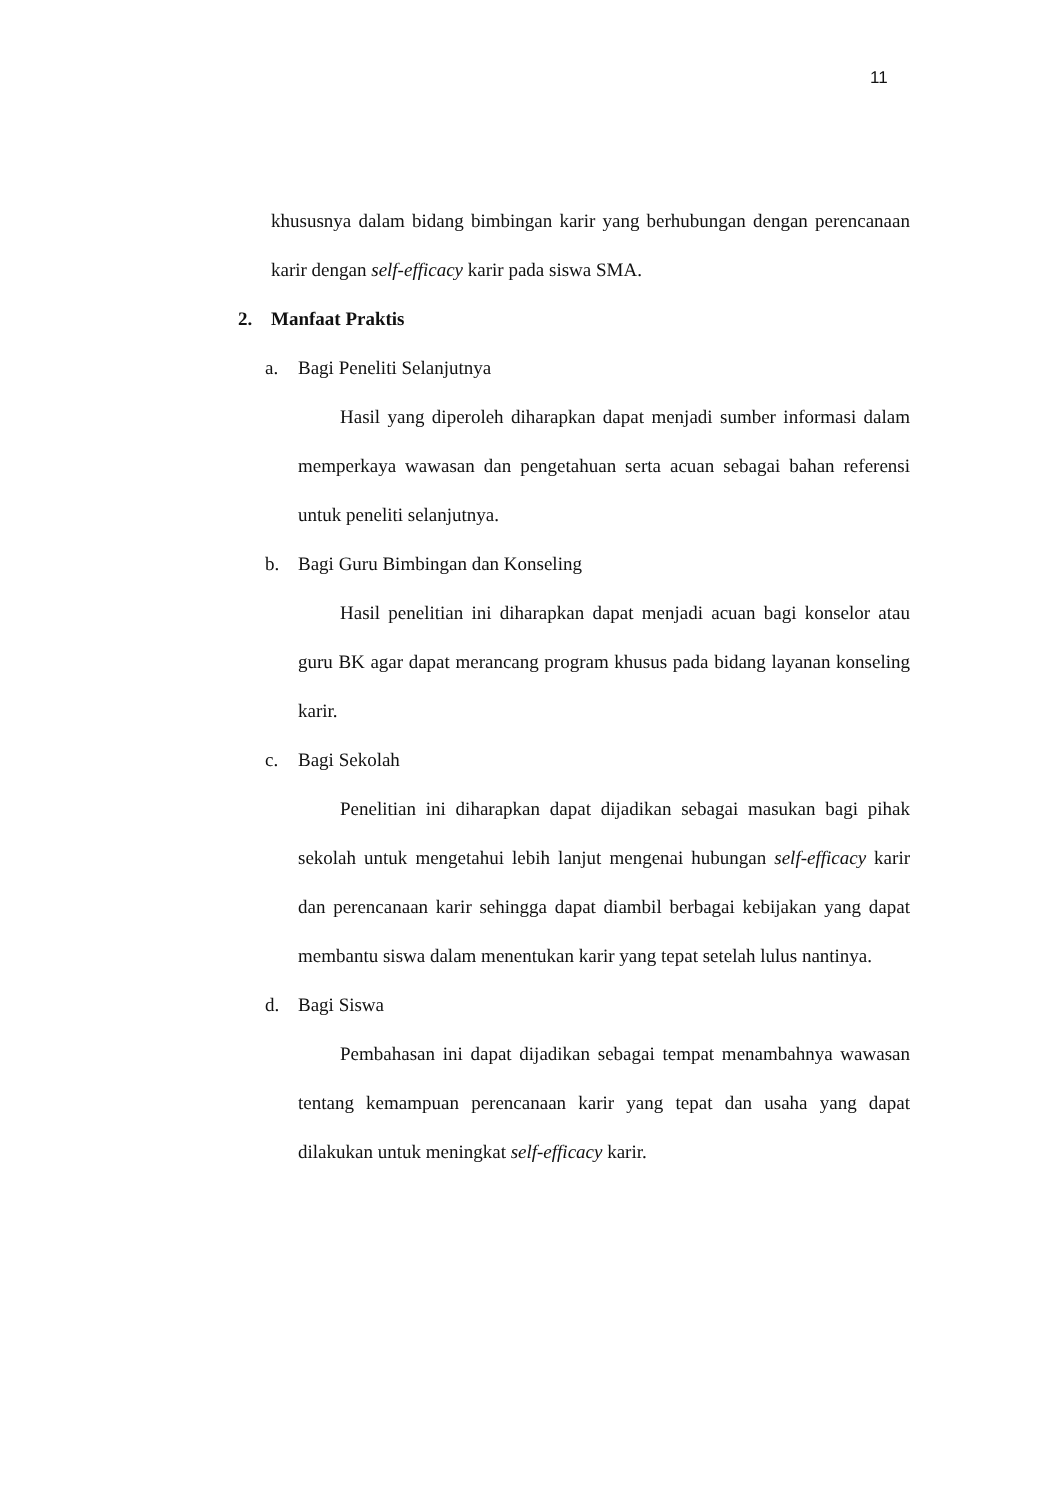11
khususnya dalam bidang bimbingan karir yang berhubungan dengan perencanaan karir dengan self-efficacy karir pada siswa SMA.
2. Manfaat Praktis
a. Bagi Peneliti Selanjutnya
Hasil yang diperoleh diharapkan dapat menjadi sumber informasi dalam memperkaya wawasan dan pengetahuan serta acuan sebagai bahan referensi untuk peneliti selanjutnya.
b. Bagi Guru Bimbingan dan Konseling
Hasil penelitian ini diharapkan dapat menjadi acuan bagi konselor atau guru BK agar dapat merancang program khusus pada bidang layanan konseling karir.
c. Bagi Sekolah
Penelitian ini diharapkan dapat dijadikan sebagai masukan bagi pihak sekolah untuk mengetahui lebih lanjut mengenai hubungan self-efficacy karir dan perencanaan karir sehingga dapat diambil berbagai kebijakan yang dapat membantu siswa dalam menentukan karir yang tepat setelah lulus nantinya.
d. Bagi Siswa
Pembahasan ini dapat dijadikan sebagai tempat menambahnya wawasan tentang kemampuan perencanaan karir yang tepat dan usaha yang dapat dilakukan untuk meningkat self-efficacy karir.